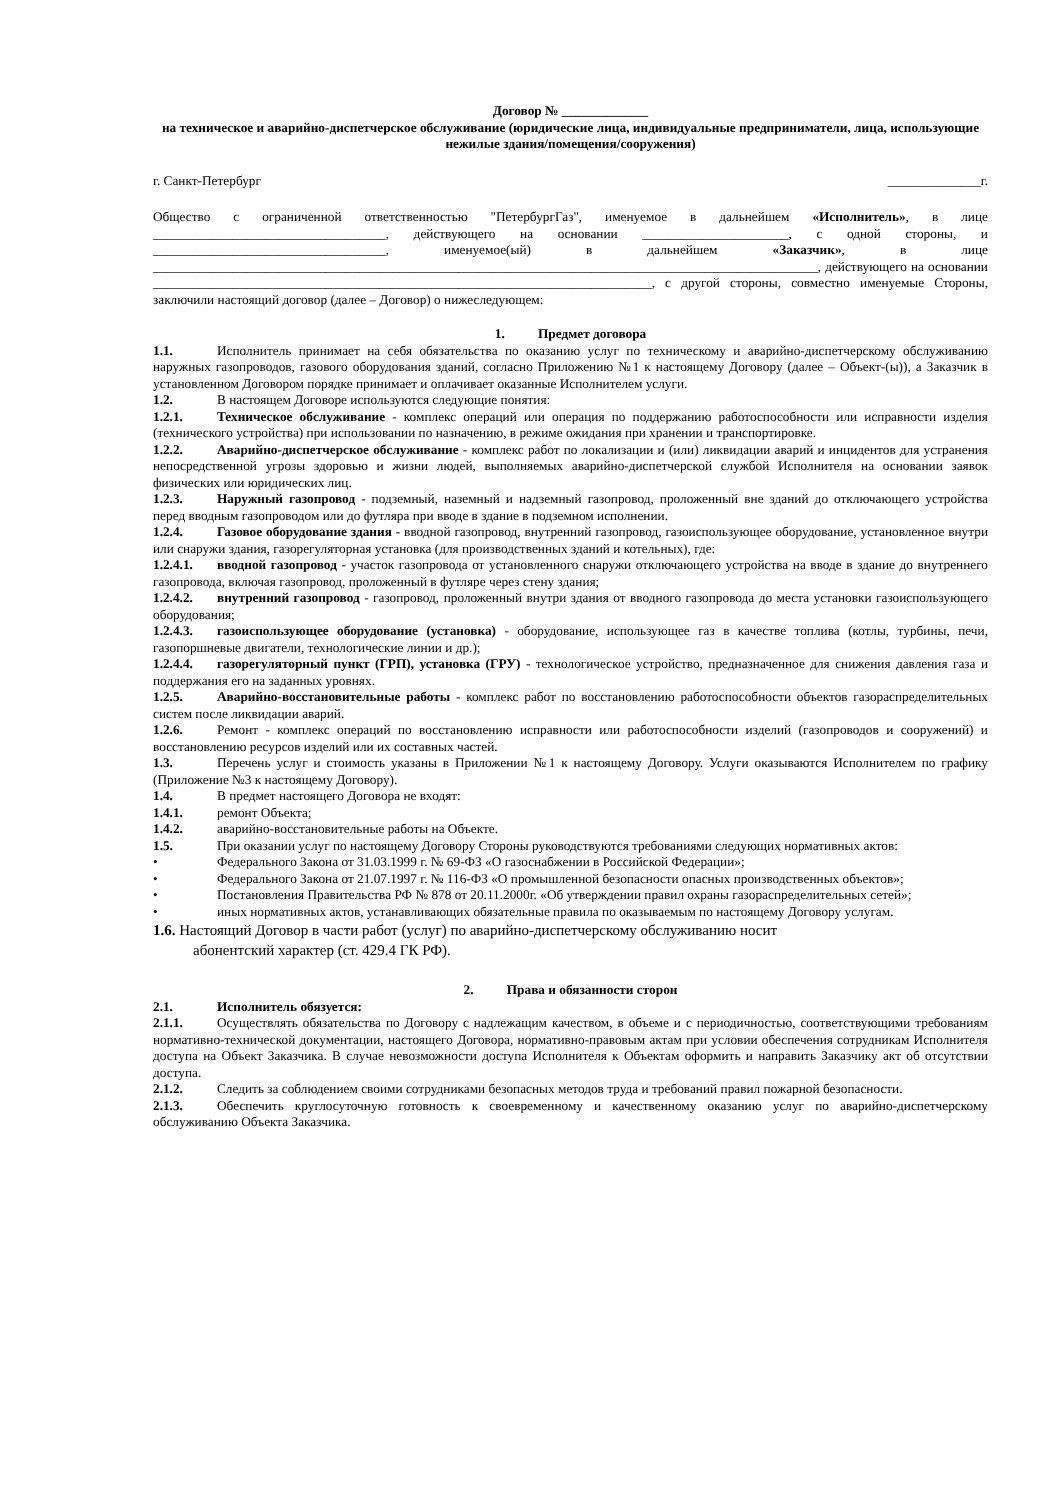Договор № _____________
на техническое и аварийно-диспетчерское обслуживание (юридические лица, индивидуальные предприниматели, лица, использующие нежилые здания/помещения/сооружения)
г. Санкт-Петербург ______________г.
Общество с ограниченной ответственностью "ПетербургГаз", именуемое в дальнейшем «Исполнитель», в лице ___________________________________, действующего на основании ______________________, с одной стороны, и ___________________________________, именуемое(ый) в дальнейшем «Заказчик», в лице ____________________________________________________________________________________________________, действующего на основании ___________________________________________________________________________, с другой стороны, совместно именуемые Стороны, заключили настоящий договор (далее – Договор) о нижеследующем:
1. Предмет договора
1.1. Исполнитель принимает на себя обязательства по оказанию услуг по техническому и аварийно-диспетчерскому обслуживанию наружных газопроводов, газового оборудования зданий, согласно Приложению №1 к настоящему Договору (далее – Объект-(ы)), а Заказчик в установленном Договором порядке принимает и оплачивает оказанные Исполнителем услуги.
1.2. В настоящем Договоре используются следующие понятия:
1.2.1. Техническое обслуживание - комплекс операций или операция по поддержанию работоспособности или исправности изделия (технического устройства) при использовании по назначению, в режиме ожидания при хранении и транспортировке.
1.2.2. Аварийно-диспетчерское обслуживание - комплекс работ по локализации и (или) ликвидации аварий и инцидентов для устранения непосредственной угрозы здоровью и жизни людей, выполняемых аварийно-диспетчерской службой Исполнителя на основании заявок физических или юридических лиц.
1.2.3. Наружный газопровод - подземный, наземный и надземный газопровод, проложенный вне зданий до отключающего устройства перед вводным газопроводом или до футляра при вводе в здание в подземном исполнении.
1.2.4. Газовое оборудование здания - вводной газопровод, внутренний газопровод, газоиспользующее оборудование, установленное внутри или снаружи здания, газорегуляторная установка (для производственных зданий и котельных), где:
1.2.4.1. вводной газопровод - участок газопровода от установленного снаружи отключающего устройства на вводе в здание до внутреннего газопровода, включая газопровод, проложенный в футляре через стену здания;
1.2.4.2. внутренний газопровод - газопровод, проложенный внутри здания от вводного газопровода до места установки газоиспользующего оборудования;
1.2.4.3. газоиспользующее оборудование (установка) - оборудование, использующее газ в качестве топлива (котлы, турбины, печи, газопоршневые двигатели, технологические линии и др.);
1.2.4.4. газорегуляторный пункт (ГРП), установка (ГРУ) - технологическое устройство, предназначенное для снижения давления газа и поддержания его на заданных уровнях.
1.2.5. Аварийно-восстановительные работы - комплекс работ по восстановлению работоспособности объектов газораспределительных систем после ликвидации аварий.
1.2.6. Ремонт - комплекс операций по восстановлению исправности или работоспособности изделий (газопроводов и сооружений) и восстановлению ресурсов изделий или их составных частей.
1.3. Перечень услуг и стоимость указаны в Приложении №1 к настоящему Договору. Услуги оказываются Исполнителем по графику (Приложение №3 к настоящему Договору).
1.4. В предмет настоящего Договора не входят:
1.4.1. ремонт Объекта;
1.4.2. аварийно-восстановительные работы на Объекте.
1.5. При оказании услуг по настоящему Договору Стороны руководствуются требованиями следующих нормативных актов:
• Федерального Закона от 31.03.1999 г. № 69-ФЗ «О газоснабжении в Российской Федерации»;
• Федерального Закона от 21.07.1997 г. № 116-ФЗ «О промышленной безопасности опасных производственных объектов»;
• Постановления Правительства РФ № 878 от 20.11.2000г. «Об утверждении правил охраны газораспределительных сетей»;
• иных нормативных актов, устанавливающих обязательные правила по оказываемым по настоящему Договору услугам.
1.6. Настоящий Договор в части работ (услуг) по аварийно-диспетчерскому обслуживанию носит
абонентский характер (ст. 429.4 ГК РФ).
2. Права и обязанности сторон
2.1. Исполнитель обязуется:
2.1.1. Осуществлять обязательства по Договору с надлежащим качеством, в объеме и с периодичностью, соответствующими требованиям нормативно-технической документации, настоящего Договора, нормативно-правовым актам при условии обеспечения сотрудникам Исполнителя доступа на Объект Заказчика. В случае невозможности доступа Исполнителя к Объектам оформить и направить Заказчику акт об отсутствии доступа.
2.1.2. Следить за соблюдением своими сотрудниками безопасных методов труда и требований правил пожарной безопасности.
2.1.3. Обеспечить круглосуточную готовность к своевременному и качественному оказанию услуг по аварийно-диспетчерскому обслуживанию Объекта Заказчика.